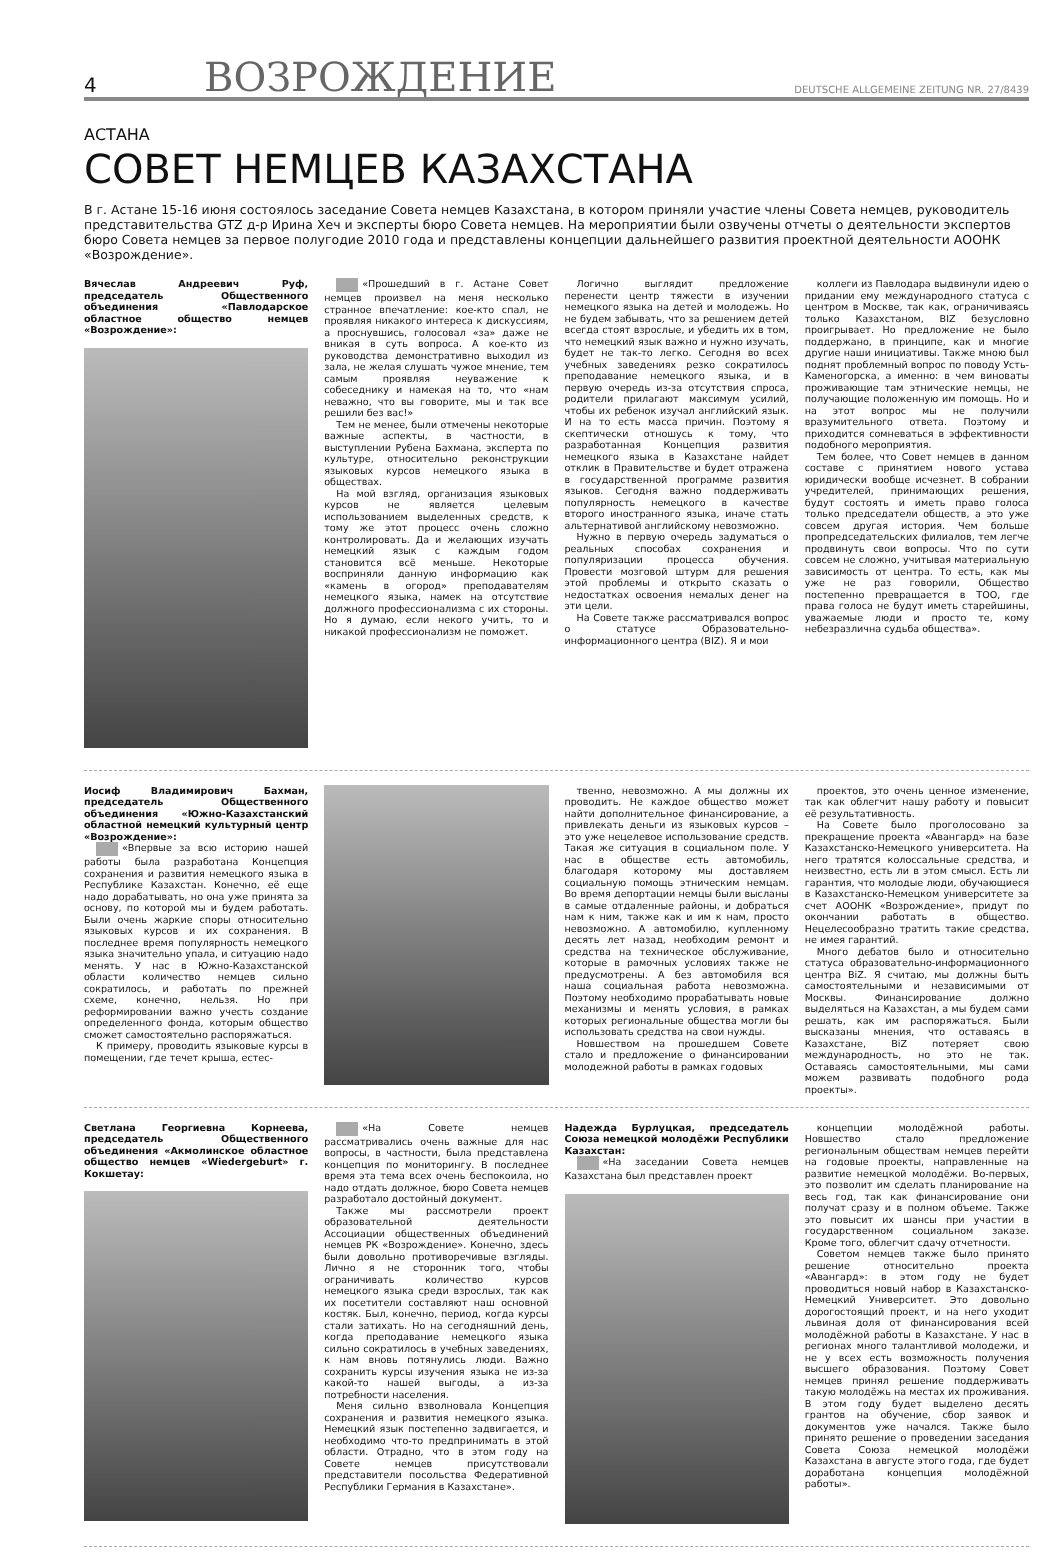4 ВОЗРОЖДЕНИЕ DEUTSCHE ALLGEMEINE ZEITUNG NR. 27/8439
АСТАНА
СОВЕТ НЕМЦЕВ КАЗАХСТАНА
В г. Астане 15-16 июня состоялось заседание Совета немцев Казахстана, в котором приняли участие члены Совета немцев, руководитель представительства GTZ д-р Ирина Хеч и эксперты бюро Совета немцев. На мероприятии были озвучены отчеты о деятельности экспертов бюро Совета немцев за первое полугодие 2010 года и представлены концепции дальнейшего развития проектной деятельности АООНК «Возрождение».
Вячеслав Андреевич Руф, председатель Общественного объединения «Павлодарское областное общество немцев «Возрождение»:
«Прошедший в г. Астане Совет немцев произвел на меня несколько странное впечатление: кое-кто спал, не проявляя никакого интереса к дискуссиям, а проснувшись, голосовал «за» даже не вникая в суть вопроса. А кое-кто из руководства демонстративно выходил из зала, не желая слушать чужое мнение, тем самым проявляя неуважение к собеседнику и намекая на то, что «нам неважно, что вы говорите, мы и так все решили без вас!»
Тем не менее, были отмечены некоторые важные аспекты, в частности, в выступлении Рубена Бахмана, эксперта по культуре, относительно реконструкции языковых курсов немецкого языка в обществах.
На мой взгляд, организация языковых курсов не является целевым использованием выделенных средств, к тому же этот процесс очень сложно контролировать. Да и желающих изучать немецкий язык с каждым годом становится всё меньше. Некоторые восприняли данную информацию как «камень в огород» преподавателям немецкого языка, намек на отсутствие должного профессионализма с их стороны. Но я думаю, если некого учить, то и никакой профессионализм не поможет.
Логично выглядит предложение перенести центр тяжести в изучении немецкого языка на детей и молодежь. Но не будем забывать, что за решением детей всегда стоят взрослые, и убедить их в том, что немецкий язык важно и нужно изучать, будет не так-то легко. Сегодня во всех учебных заведениях резко сократилось преподавание немецкого языка, и в первую очередь из-за отсутствия спроса, родители прилагают максимум усилий, чтобы их ребенок изучал английский язык. И на то есть масса причин. Поэтому я скептически отношусь к тому, что разработанная Концепция развития немецкого языка в Казахстане найдет отклик в Правительстве и будет отражена в государственной программе развития языков. Сегодня важно поддерживать популярность немецкого в качестве второго иностранного языка, иначе стать альтернативой английскому невозможно.
Нужно в первую очередь задуматься о реальных способах сохранения и популяризации процесса обучения. Провести мозговой штурм для решения этой проблемы и открыто сказать о недостатках освоения немалых денег на эти цели.
На Совете также рассматривался вопрос о статусе Образовательно-информационного центра (BIZ). Я и мои
коллеги из Павлодара выдвинули идею о придании ему международного статуса с центром в Москве, так как, ограничиваясь только Казахстаном, BIZ безусловно проигрывает. Но предложение не было поддержано, в принципе, как и многие другие наши инициативы. Также мною был поднят проблемный вопрос по поводу Усть-Каменогорска, а именно: в чем виноваты проживающие там этнические немцы, не получающие положенную им помощь. Но и на этот вопрос мы не получили вразумительного ответа. Поэтому и приходится сомневаться в эффективности подобного мероприятия.
Тем более, что Совет немцев в данном составе с принятием нового устава юридически вообще исчезнет. В собрании учредителей, принимающих решения, будут состоять и иметь право голоса только председатели обществ, а это уже совсем другая история. Чем больше пропредседательских филиалов, тем легче продвинуть свои вопросы. Что по сути совсем не сложно, учитывая материальную зависимость от центра. То есть, как мы уже не раз говорили, Общество постепенно превращается в ТОО, где права голоса не будут иметь старейшины, уважаемые люди и просто те, кому небезразлична судьба общества».
Иосиф Владимирович Бахман, председатель Общественного объединения «Южно-Казахстанский областной немецкий культурный центр «Возрождение»:
«Впервые за всю историю нашей работы была разработана Концепция сохранения и развития немецкого языка в Республике Казахстан. Конечно, её еще надо дорабатывать, но она уже принята за основу, по которой мы и будем работать. Были очень жаркие споры относительно языковых курсов и их сохранения. В последнее время популярность немецкого языка значительно упала, и ситуацию надо менять. У нас в Южно-Казахстанской области количество немцев сильно сократилось, и работать по прежней схеме, конечно, нельзя. Но при реформировании важно учесть создание определенного фонда, которым общество сможет самостоятельно распоряжаться.
К примеру, проводить языковые курсы в помещении, где течет крыша, естес-
твенно, невозможно. А мы должны их проводить. Не каждое общество может найти дополнительное финансирование, а привлекать деньги из языковых курсов – это уже нецелевое использование средств. Такая же ситуация в социальном поле. У нас в обществе есть автомобиль, благодаря которому мы доставляем социальную помощь этническим немцам. Во время депортации немцы были высланы в самые отдаленные районы, и добраться нам к ним, также как и им к нам, просто невозможно. А автомобилю, купленному десять лет назад, необходим ремонт и средства на техническое обслуживание, которые в рамочных условиях также не предусмотрены. А без автомобиля вся наша социальная работа невозможна. Поэтому необходимо прорабатывать новые механизмы и менять условия, в рамках которых региональные общества могли бы использовать средства на свои нужды.
Новшеством на прошедшем Совете стало и предложение о финансировании молодежной работы в рамках годовых
проектов, это очень ценное изменение, так как облегчит нашу работу и повысит её результативность.
На Совете было проголосовано за прекращение проекта «Авангард» на базе Казахстанско-Немецкого университета. На него тратятся колоссальные средства, и неизвестно, есть ли в этом смысл. Есть ли гарантия, что молодые люди, обучающиеся в Казахстанско-Немецком университете за счет АООНК «Возрождение», придут по окончании работать в общество. Нецелесообразно тратить такие средства, не имея гарантий.
Много дебатов было и относительно статуса образовательно-информационного центра BiZ. Я считаю, мы должны быть самостоятельными и независимыми от Москвы. Финансирование должно выделяться на Казахстан, а мы будем сами решать, как им распоряжаться. Были высказаны мнения, что оставаясь в Казахстане, BiZ потеряет свою международность, но это не так. Оставаясь самостоятельными, мы сами можем развивать подобного рода проекты».
Светлана Георгиевна Корнеева, председатель Общественного объединения «Акмолинское областное общество немцев «Wiedergeburt» г. Кокшетау:
«На Совете немцев рассматривались очень важные для нас вопросы, в частности, была представлена концепция по мониторингу. В последнее время эта тема всех очень беспокоила, но надо отдать должное, бюро Совета немцев разработало достойный документ.
Также мы рассмотрели проект образовательной деятельности Ассоциации общественных объединений немцев РК «Возрождение». Конечно, здесь были довольно противоречивые взгляды. Лично я не сторонник того, чтобы ограничивать количество курсов немецкого языка среди взрослых, так как их посетители составляют наш основной костяк. Был, конечно, период, когда курсы стали затихать. Но на сегодняшний день, когда преподавание немецкого языка сильно сократилось в учебных заведениях, к нам вновь потянулись люди. Важно сохранить курсы изучения языка не из-за какой-то нашей выгоды, а из-за потребности населения.
Меня сильно взволновала Концепция сохранения и развития немецкого языка. Немецкий язык постепенно задвигается, и необходимо что-то предпринимать в этой области. Отрадно, что в этом году на Совете немцев присутствовали представители посольства Федеративной Республики Германия в Казахстане».
Надежда Бурлуцкая, председатель Союза немецкой молодёжи Республики Казахстан:
«На заседании Совета немцев Казахстана был представлен проект
концепции молодёжной работы. Новшество стало предложение региональным обществам немцев перейти на годовые проекты, направленные на развитие немецкой молодёжи. Во-первых, это позволит им сделать планирование на весь год, так как финансирование они получат сразу и в полном объеме. Также это повысит их шансы при участии в государственном социальном заказе. Кроме того, облегчит сдачу отчетности.
Советом немцев также было принято решение относительно проекта «Авангард»: в этом году не будет проводиться новый набор в Казахстанско-Немецкий Университет. Это довольно дорогостоящий проект, и на него уходит львиная доля от финансирования всей молодёжной работы в Казахстане. У нас в регионах много талантливой молодежи, и не у всех есть возможность получения высшего образования. Поэтому Совет немцев принял решение поддерживать такую молодёжь на местах их проживания. В этом году будет выделено десять грантов на обучение, сбор заявок и документов уже начался. Также было принято решение о проведении заседания Совета Союза немецкой молодёжи Казахстана в августе этого года, где будет доработана концепция молодёжной работы».